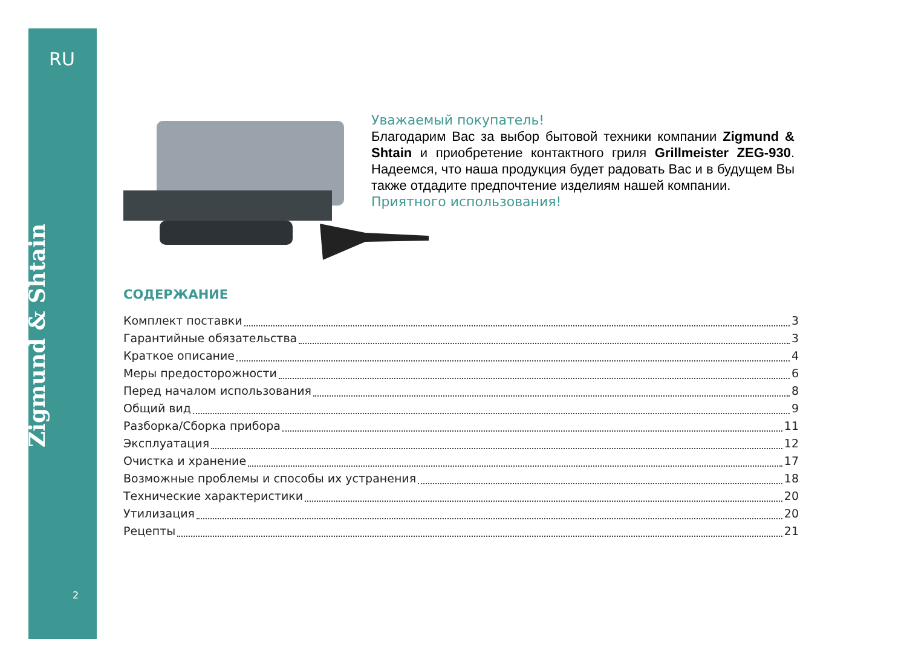RU
Zigmund & Shtain
2
Уважаемый покупатель!
Благодарим Вас за выбор бытовой техники компании Zigmund & Shtain и приобретение контактного гриля Grillmeister ZEG-930. Надеемся, что наша продукция будет радовать Вас и в будущем Вы также отдадите предпочтение изделиям нашей компании.
Приятного использования!
СОДЕРЖАНИЕ
Комплект поставки 3
Гарантийные обязательства 3
Краткое описание 4
Меры предосторожности 6
Перед началом использования 8
Общий вид 9
Разборка/Сборка прибора 11
Эксплуатация 12
Очистка и хранение 17
Возможные проблемы и способы их устранения 18
Технические характеристики 20
Утилизация 20
Рецепты 21